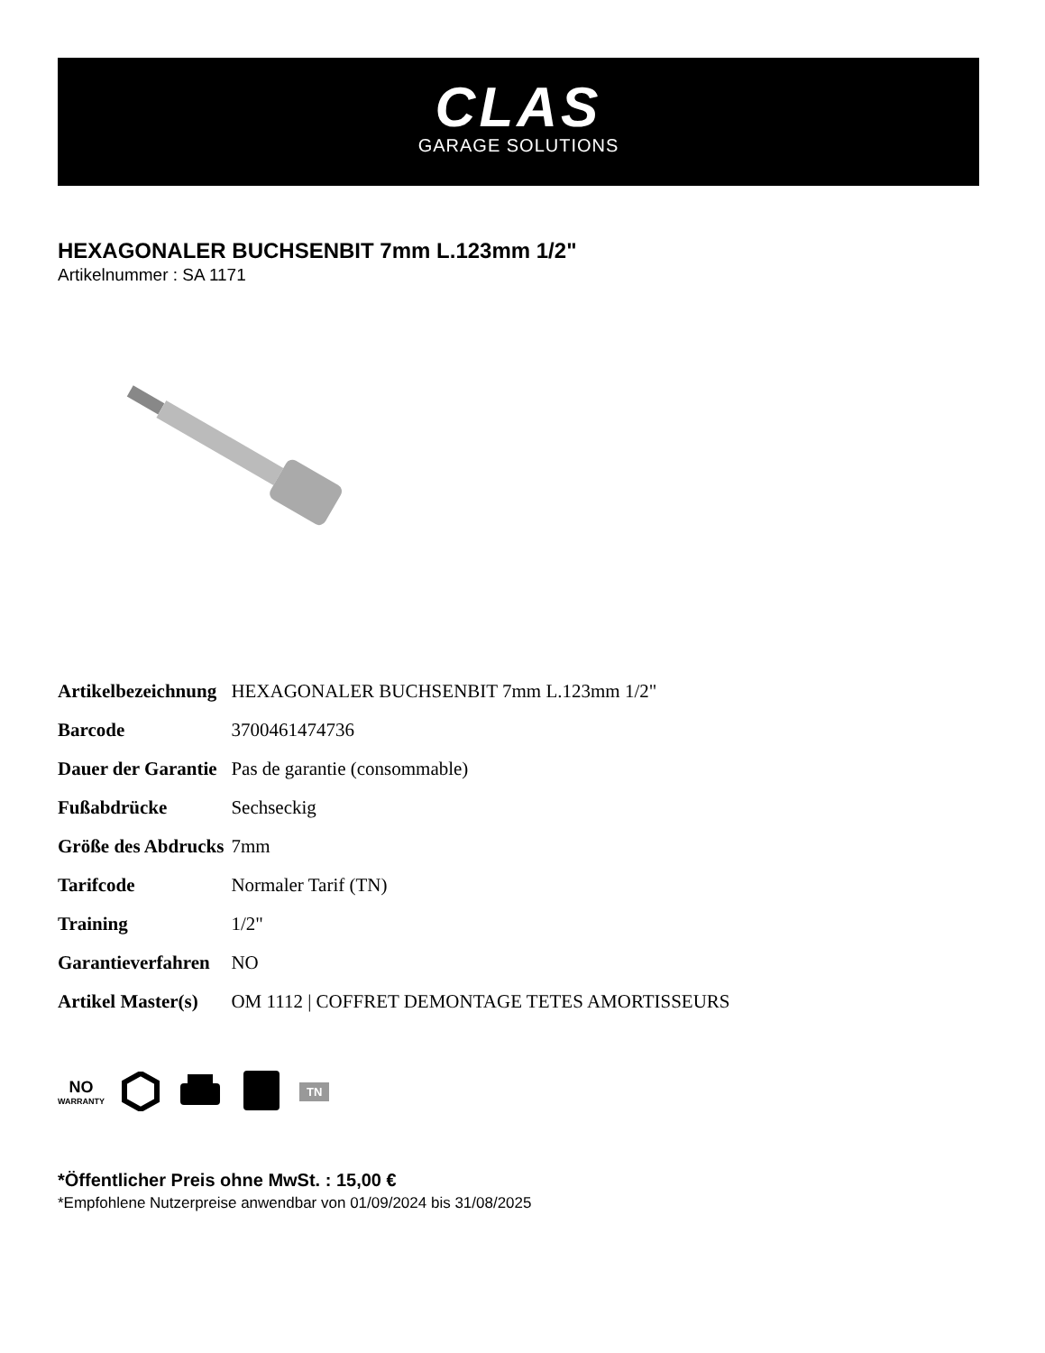CLAS
GARAGE SOLUTIONS
HEXAGONALER BUCHSENBIT 7mm L.123mm 1/2"
Artikelnummer : SA 1171
| Artikelbezeichnung | HEXAGONALER BUCHSENBIT 7mm L.123mm 1/2" |
| Barcode | 3700461474736 |
| Dauer der Garantie | Pas de garantie (consommable) |
| Fußabdrücke | Sechseckig |
| Größe des Abdrucks | 7mm |
| Tarifcode | Normaler Tarif (TN) |
| Training | 1/2" |
| Garantieverfahren | NO |
| Artikel Master(s) | OM 1112 / COFFRET DEMONTAGE TETES AMORTISSEURS |
NO
WARRANTY
TN
*Öffentlicher Preis ohne MwSt. : 15,00 €
*Empfohlene Nutzerpreise anwendbar von 01/09/2024 bis 31/08/2025